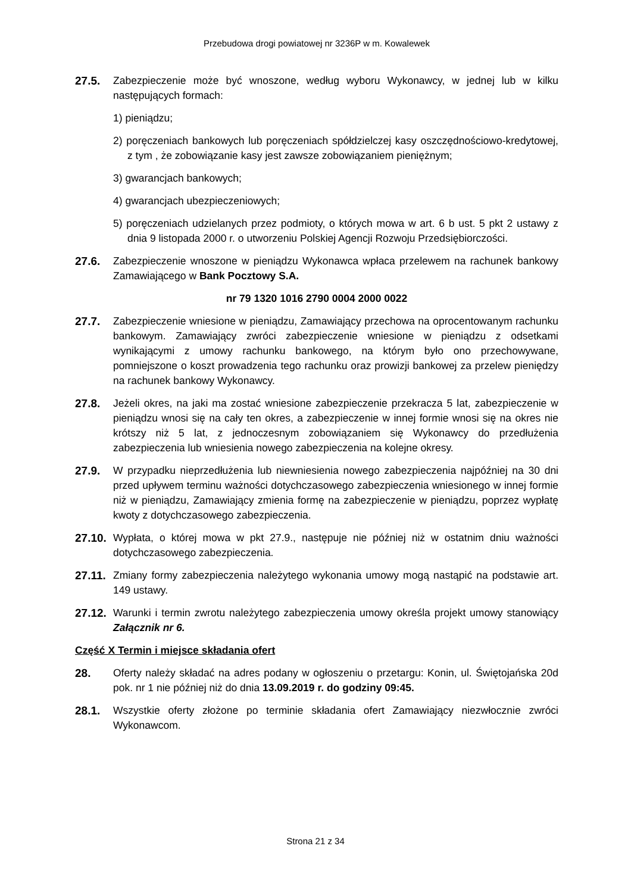Przebudowa drogi powiatowej nr 3236P w m. Kowalewek
27.5. Zabezpieczenie może być wnoszone, według wyboru Wykonawcy, w jednej lub w kilku następujących formach:
1) pieniądzu;
2) poręczeniach bankowych lub poręczeniach spółdzielczej kasy oszczędnościowo-kredytowej, z tym , że zobowiązanie kasy jest zawsze zobowiązaniem pieniężnym;
3) gwarancjach bankowych;
4) gwarancjach ubezpieczeniowych;
5) poręczeniach udzielanych przez podmioty, o których mowa w art. 6 b ust. 5 pkt 2 ustawy z dnia 9 listopada 2000 r. o utworzeniu Polskiej Agencji Rozwoju Przedsiębiorczości.
27.6. Zabezpieczenie wnoszone w pieniądzu Wykonawca wpłaca przelewem na rachunek bankowy Zamawiającego w Bank Pocztowy S.A.
nr 79 1320 1016 2790 0004 2000 0022
27.7. Zabezpieczenie wniesione w pieniądzu, Zamawiający przechowa na oprocentowanym rachunku bankowym. Zamawiający zwróci zabezpieczenie wniesione w pieniądzu z odsetkami wynikającymi z umowy rachunku bankowego, na którym było ono przechowywane, pomniejszone o koszt prowadzenia tego rachunku oraz prowizji bankowej za przelew pieniędzy na rachunek bankowy Wykonawcy.
27.8. Jeżeli okres, na jaki ma zostać wniesione zabezpieczenie przekracza 5 lat, zabezpieczenie w pieniądzu wnosi się na cały ten okres, a zabezpieczenie w innej formie wnosi się na okres nie krótszy niż 5 lat, z jednoczesnym zobowiązaniem się Wykonawcy do przedłużenia zabezpieczenia lub wniesienia nowego zabezpieczenia na kolejne okresy.
27.9. W przypadku nieprzedłużenia lub niewniesienia nowego zabezpieczenia najpóźniej na 30 dni przed upływem terminu ważności dotychczasowego zabezpieczenia wniesionego w innej formie niż w pieniądzu, Zamawiający zmienia formę na zabezpieczenie w pieniądzu, poprzez wypłatę kwoty z dotychczasowego zabezpieczenia.
27.10.
Wypłata, o której mowa w pkt 27.9., następuje nie później niż w ostatnim dniu ważności dotychczasowego zabezpieczenia.
27.11.
Zmiany formy zabezpieczenia należytego wykonania umowy mogą nastąpić na podstawie art. 149 ustawy.
27.12.
Warunki i termin zwrotu należytego zabezpieczenia umowy określa projekt umowy stanowiący Załącznik nr 6.
Część X Termin i miejsce składania ofert
28. Oferty należy składać na adres podany w ogłoszeniu o przetargu: Konin, ul. Świętojańska 20d pok. nr 1 nie później niż do dnia 13.09.2019 r. do godziny 09:45.
28.1. Wszystkie oferty złożone po terminie składania ofert Zamawiający niezwłocznie zwróci Wykonawcom.
Strona 21 z 34